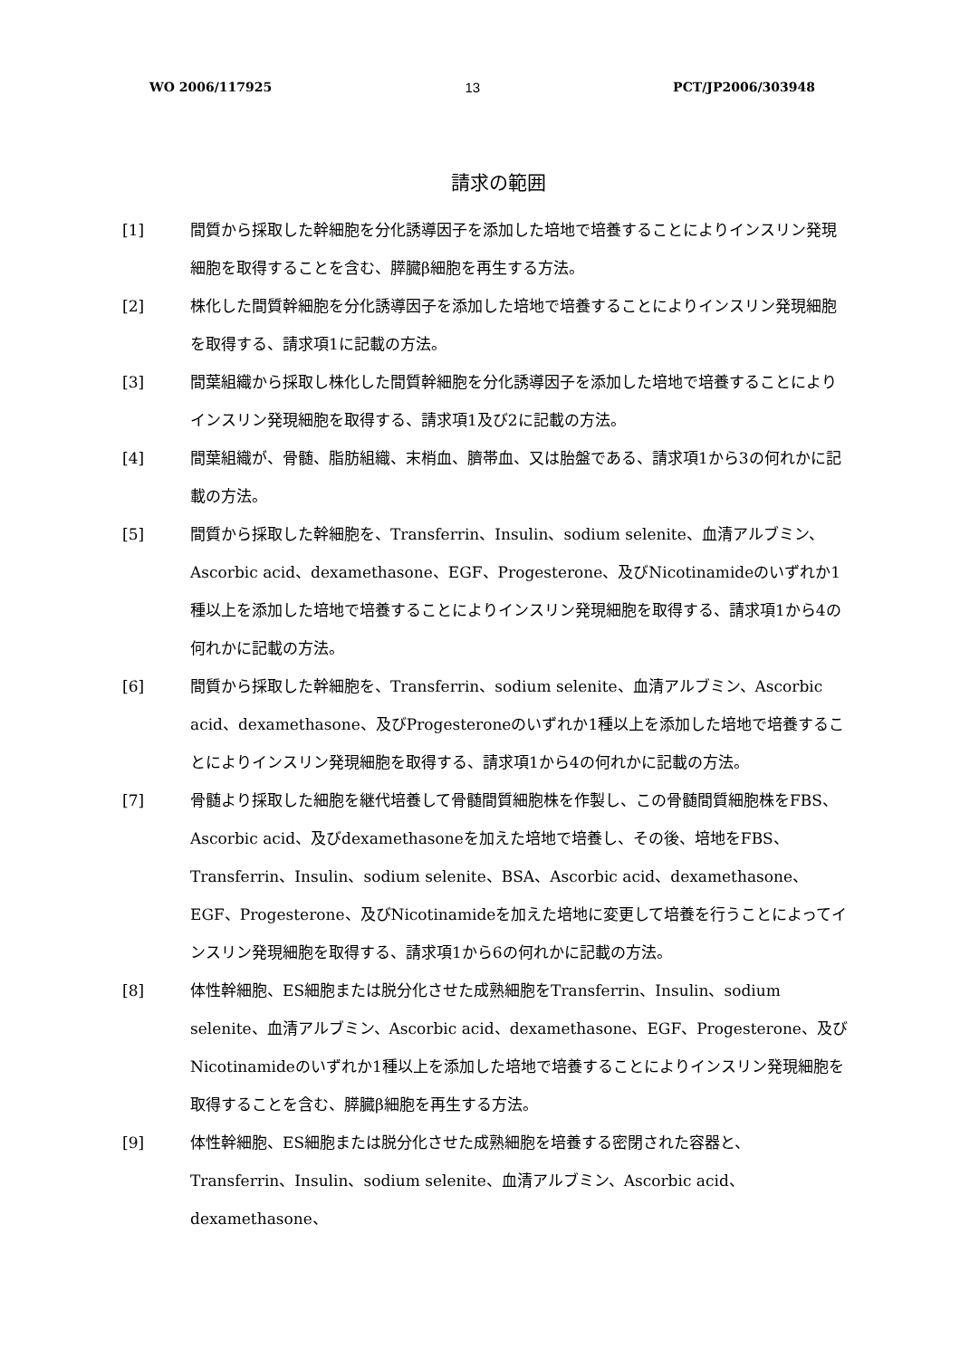WO 2006/117925 13 PCT/JP2006/303948
請求の範囲
[1] 間質から採取した幹細胞を分化誘導因子を添加した培地で培養することによりインスリン発現細胞を取得することを含む、膵臓β細胞を再生する方法。
[2] 株化した間質幹細胞を分化誘導因子を添加した培地で培養することによりインスリン発現細胞を取得する、請求項1に記載の方法。
[3] 間葉組織から採取し株化した間質幹細胞を分化誘導因子を添加した培地で培養することによりインスリン発現細胞を取得する、請求項1及び2に記載の方法。
[4] 間葉組織が、骨髄、脂肪組織、末梢血、臍帯血、又は胎盤である、請求項1から3の何れかに記載の方法。
[5] 間質から採取した幹細胞を、Transferrin、Insulin、sodium selenite、血清アルブミン、Ascorbic acid、dexamethasone、EGF、Progesterone、及びNicotinamideのいずれか1種以上を添加した培地で培養することによりインスリン発現細胞を取得する、請求項1から4の何れかに記載の方法。
[6] 間質から採取した幹細胞を、Transferrin、sodium selenite、血清アルブミン、Ascorbic acid、dexamethasone、及びProgesteroneのいずれか1種以上を添加した培地で培養することによりインスリン発現細胞を取得する、請求項1から4の何れかに記載の方法。
[7] 骨髄より採取した細胞を継代培養して骨髄間質細胞株を作製し、この骨髄間質細胞株をFBS、Ascorbic acid、及びdexamethasoneを加えた培地で培養し、その後、培地をFBS、Transferrin、Insulin、sodium selenite、BSA、Ascorbic acid、dexamethasone、EGF、Progesterone、及びNicotinamideを加えた培地に変更して培養を行うことによってインスリン発現細胞を取得する、請求項1から6の何れかに記載の方法。
[8] 体性幹細胞、ES細胞または脱分化させた成熟細胞をTransferrin、Insulin、sodium selenite、血清アルブミン、Ascorbic acid、dexamethasone、EGF、Progesterone、及びNicotinamideのいずれか1種以上を添加した培地で培養することによりインスリン発現細胞を取得することを含む、膵臓β細胞を再生する方法。
[9] 体性幹細胞、ES細胞または脱分化させた成熟細胞を培養する密閉された容器と、Transferrin、Insulin、sodium selenite、血清アルブミン、Ascorbic acid、dexamethasone、